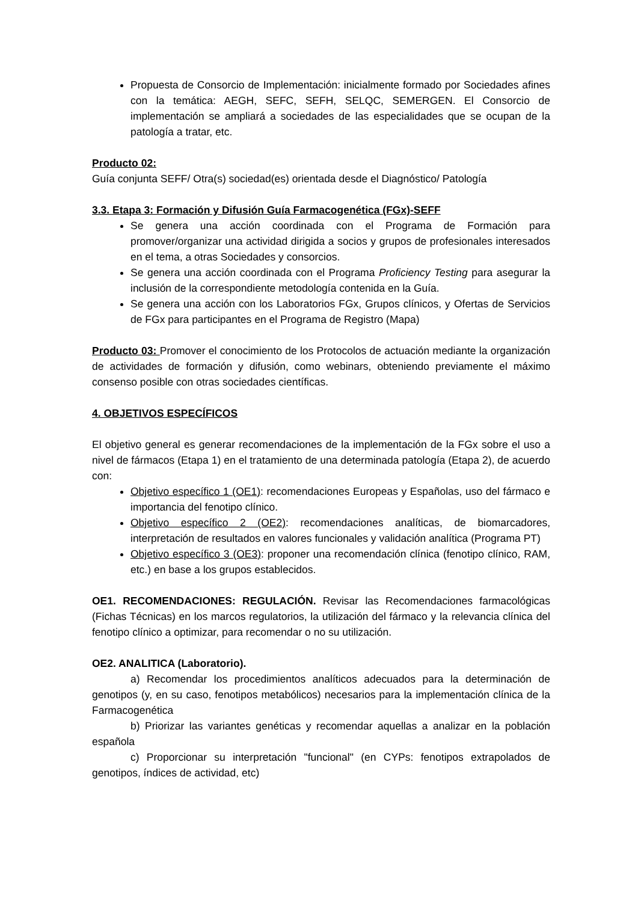Propuesta de Consorcio de Implementación: inicialmente formado por Sociedades afines con la temática: AEGH, SEFC, SEFH, SELQC, SEMERGEN. El Consorcio de implementación se ampliará a sociedades de las especialidades que se ocupan de la patología a tratar, etc.
Producto 02:
Guía conjunta SEFF/ Otra(s) sociedad(es) orientada desde el Diagnóstico/ Patología
3.3. Etapa 3: Formación y Difusión Guía Farmacogenética (FGx)-SEFF
Se genera una acción coordinada con el Programa de Formación para promover/organizar una actividad dirigida a socios y grupos de profesionales interesados en el tema, a otras Sociedades y consorcios.
Se genera una acción coordinada con el Programa Proficiency Testing para asegurar la inclusión de la correspondiente metodología contenida en la Guía.
Se genera una acción con los Laboratorios FGx, Grupos clínicos, y Ofertas de Servicios de FGx para participantes en el Programa de Registro (Mapa)
Producto 03: Promover el conocimiento de los Protocolos de actuación mediante la organización de actividades de formación y difusión, como webinars, obteniendo previamente el máximo consenso posible con otras sociedades científicas.
4. OBJETIVOS ESPECÍFICOS
El objetivo general es generar recomendaciones de la implementación de la FGx sobre el uso a nivel de fármacos (Etapa 1) en el tratamiento de una determinada patología (Etapa 2), de acuerdo con:
Objetivo específico 1 (OE1): recomendaciones Europeas y Españolas, uso del fármaco e importancia del fenotipo clínico.
Objetivo específico 2 (OE2): recomendaciones analíticas, de biomarcadores, interpretación de resultados en valores funcionales y validación analítica (Programa PT)
Objetivo específico 3 (OE3): proponer una recomendación clínica (fenotipo clínico, RAM, etc.) en base a los grupos establecidos.
OE1. RECOMENDACIONES: REGULACIÓN. Revisar las Recomendaciones farmacológicas (Fichas Técnicas) en los marcos regulatorios, la utilización del fármaco y la relevancia clínica del fenotipo clínico a optimizar, para recomendar o no su utilización.
OE2. ANALITICA (Laboratorio).
a) Recomendar los procedimientos analíticos adecuados para la determinación de genotipos (y, en su caso, fenotipos metabólicos) necesarios para la implementación clínica de la Farmacogenética
b) Priorizar las variantes genéticas y recomendar aquellas a analizar en la población española
c) Proporcionar su interpretación "funcional" (en CYPs: fenotipos extrapolados de genotipos, índices de actividad, etc)